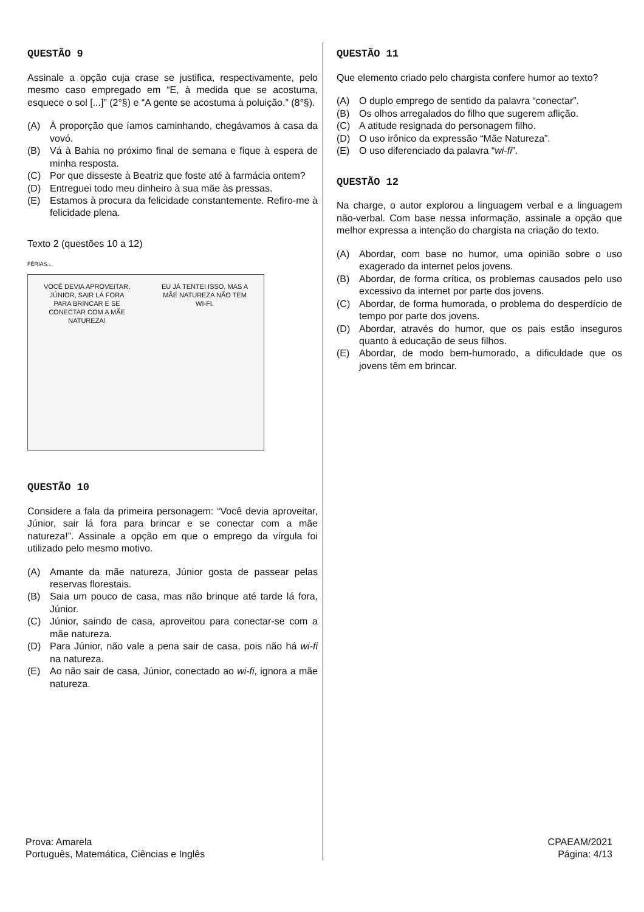QUESTÃO 9
Assinale a opção cuja crase se justifica, respectivamente, pelo mesmo caso empregado em “E, à medida que se acostuma, esquece o sol [...]” (2°§) e “A gente se acostuma à poluição.” (8°§).
(A) À proporção que íamos caminhando, chegávamos à casa da vovó.
(B) Vá à Bahia no próximo final de semana e fique à espera de minha resposta.
(C) Por que disseste à Beatriz que foste até à farmácia ontem?
(D) Entreguei todo meu dinheiro à sua mãe às pressas.
(E) Estamos à procura da felicidade constantemente. Refiro-me à felicidade plena.
Texto 2 (questões 10 a 12)
FÉRIAS...
VOCÊ DEVIA APROVEITAR, JÚNIOR, SAIR LÁ FORA PARA BRINCAR E SE CONECTAR COM A MÃE NATUREZA!
EU JÁ TENTEI ISSO, MAS A MÃE NATUREZA NÃO TEM WI-FI.
QUESTÃO 10
Considere a fala da primeira personagem: “Você devia aproveitar, Júnior, sair lá fora para brincar e se conectar com a mãe natureza!”. Assinale a opção em que o emprego da vírgula foi utilizado pelo mesmo motivo.
(A) Amante da mãe natureza, Júnior gosta de passear pelas reservas florestais.
(B) Saia um pouco de casa, mas não brinque até tarde lá fora, Júnior.
(C) Júnior, saindo de casa, aproveitou para conectar-se com a mãe natureza.
(D) Para Júnior, não vale a pena sair de casa, pois não há wi-fi na natureza.
(E) Ao não sair de casa, Júnior, conectado ao wi-fi, ignora a mãe natureza.
QUESTÃO 11
Que elemento criado pelo chargista confere humor ao texto?
(A) O duplo emprego de sentido da palavra “conectar”.
(B) Os olhos arregalados do filho que sugerem aflição.
(C) A atitude resignada do personagem filho.
(D) O uso irônico da expressão “Mãe Natureza”.
(E) O uso diferenciado da palavra “wi-fi”.
QUESTÃO 12
Na charge, o autor explorou a linguagem verbal e a linguagem não-verbal. Com base nessa informação, assinale a opção que melhor expressa a intenção do chargista na criação do texto.
(A) Abordar, com base no humor, uma opinião sobre o uso exagerado da internet pelos jovens.
(B) Abordar, de forma crítica, os problemas causados pelo uso excessivo da internet por parte dos jovens.
(C) Abordar, de forma humorada, o problema do desperdício de tempo por parte dos jovens.
(D) Abordar, através do humor, que os pais estão inseguros quanto à educação de seus filhos.
(E) Abordar, de modo bem-humorado, a dificuldade que os jovens têm em brincar.
Prova: Amarela
Português, Matemática, Ciências e Inglês
CPAEAM/2021
Página: 4/13